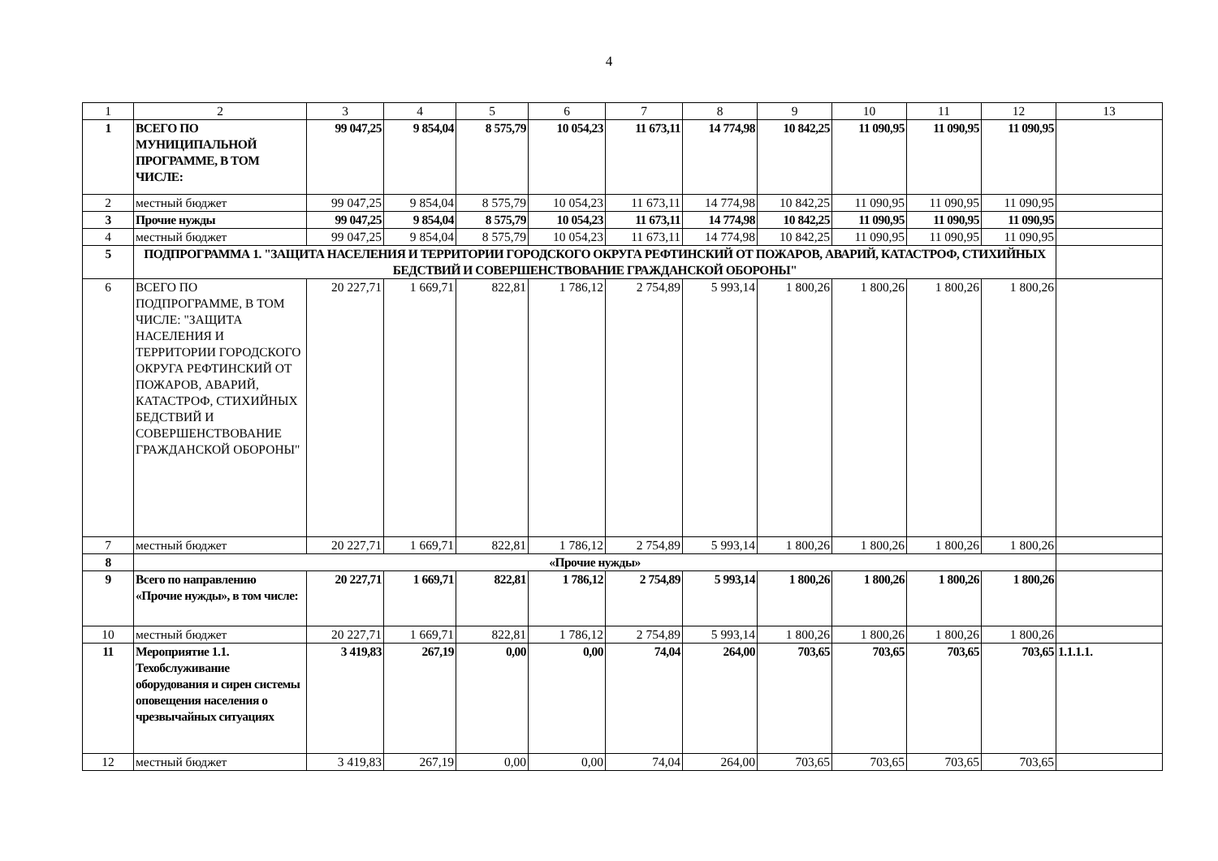4
| 1 | 2 | 3 | 4 | 5 | 6 | 7 | 8 | 9 | 10 | 11 | 12 | 13 |
| 1 | ВСЕГО ПО МУНИЦИПАЛЬНОЙ ПРОГРАММЕ, В ТОМ ЧИСЛЕ: | 99 047,25 | 9 854,04 | 8 575,79 | 10 054,23 | 11 673,11 | 14 774,98 | 10 842,25 | 11 090,95 | 11 090,95 | 11 090,95 | |
| 2 | местный бюджет | 99 047,25 | 9 854,04 | 8 575,79 | 10 054,23 | 11 673,11 | 14 774,98 | 10 842,25 | 11 090,95 | 11 090,95 | 11 090,95 | |
| 3 | Прочие нужды | 99 047,25 | 9 854,04 | 8 575,79 | 10 054,23 | 11 673,11 | 14 774,98 | 10 842,25 | 11 090,95 | 11 090,95 | 11 090,95 | |
| 4 | местный бюджет | 99 047,25 | 9 854,04 | 8 575,79 | 10 054,23 | 11 673,11 | 14 774,98 | 10 842,25 | 11 090,95 | 11 090,95 | 11 090,95 | |
| 5 | ПОДПРОГРАММА 1. "ЗАЩИТА НАСЕЛЕНИЯ И ТЕРРИТОРИИ ГОРОДСКОГО ОКРУГА РЕФТИНСКИЙ ОТ ПОЖАРОВ, АВАРИЙ, КАТАСТРОФ, СТИХИЙНЫХ БЕДСТВИЙ И СОВЕРШЕНСТВОВАНИЕ ГРАЖДАНСКОЙ ОБОРОНЫ" | | | | | | | | | | | |
| 6 | ВСЕГО ПО ПОДПРОГРАММЕ, В ТОМ ЧИСЛЕ: "ЗАЩИТА НАСЕЛЕНИЯ И ТЕРРИТОРИИ ГОРОДСКОГО ОКРУГА РЕФТИНСКИЙ ОТ ПОЖАРОВ, АВАРИЙ, КАТАСТРОФ, СТИХИЙНЫХ БЕДСТВИЙ И СОВЕРШЕНСТВОВАНИЕ ГРАЖДАНСКОЙ ОБОРОНЫ" | 20 227,71 | 1 669,71 | 822,81 | 1 786,12 | 2 754,89 | 5 993,14 | 1 800,26 | 1 800,26 | 1 800,26 | 1 800,26 | |
| 7 | местный бюджет | 20 227,71 | 1 669,71 | 822,81 | 1 786,12 | 2 754,89 | 5 993,14 | 1 800,26 | 1 800,26 | 1 800,26 | 1 800,26 | |
| 8 | «Прочие нужды» | | | | | | | | | | | |
| 9 | Всего по направлению «Прочие нужды», в том числе: | 20 227,71 | 1 669,71 | 822,81 | 1 786,12 | 2 754,89 | 5 993,14 | 1 800,26 | 1 800,26 | 1 800,26 | 1 800,26 | |
| 10 | местный бюджет | 20 227,71 | 1 669,71 | 822,81 | 1 786,12 | 2 754,89 | 5 993,14 | 1 800,26 | 1 800,26 | 1 800,26 | 1 800,26 | |
| 11 | Мероприятие 1.1. Техобслуживание оборудования и сирен системы оповещения населения о чрезвычайных ситуациях | 3 419,83 | 267,19 | 0,00 | 0,00 | 74,04 | 264,00 | 703,65 | 703,65 | 703,65 | 703,65 | 1.1.1.1. |
| 12 | местный бюджет | 3 419,83 | 267,19 | 0,00 | 0,00 | 74,04 | 264,00 | 703,65 | 703,65 | 703,65 | 703,65 | |